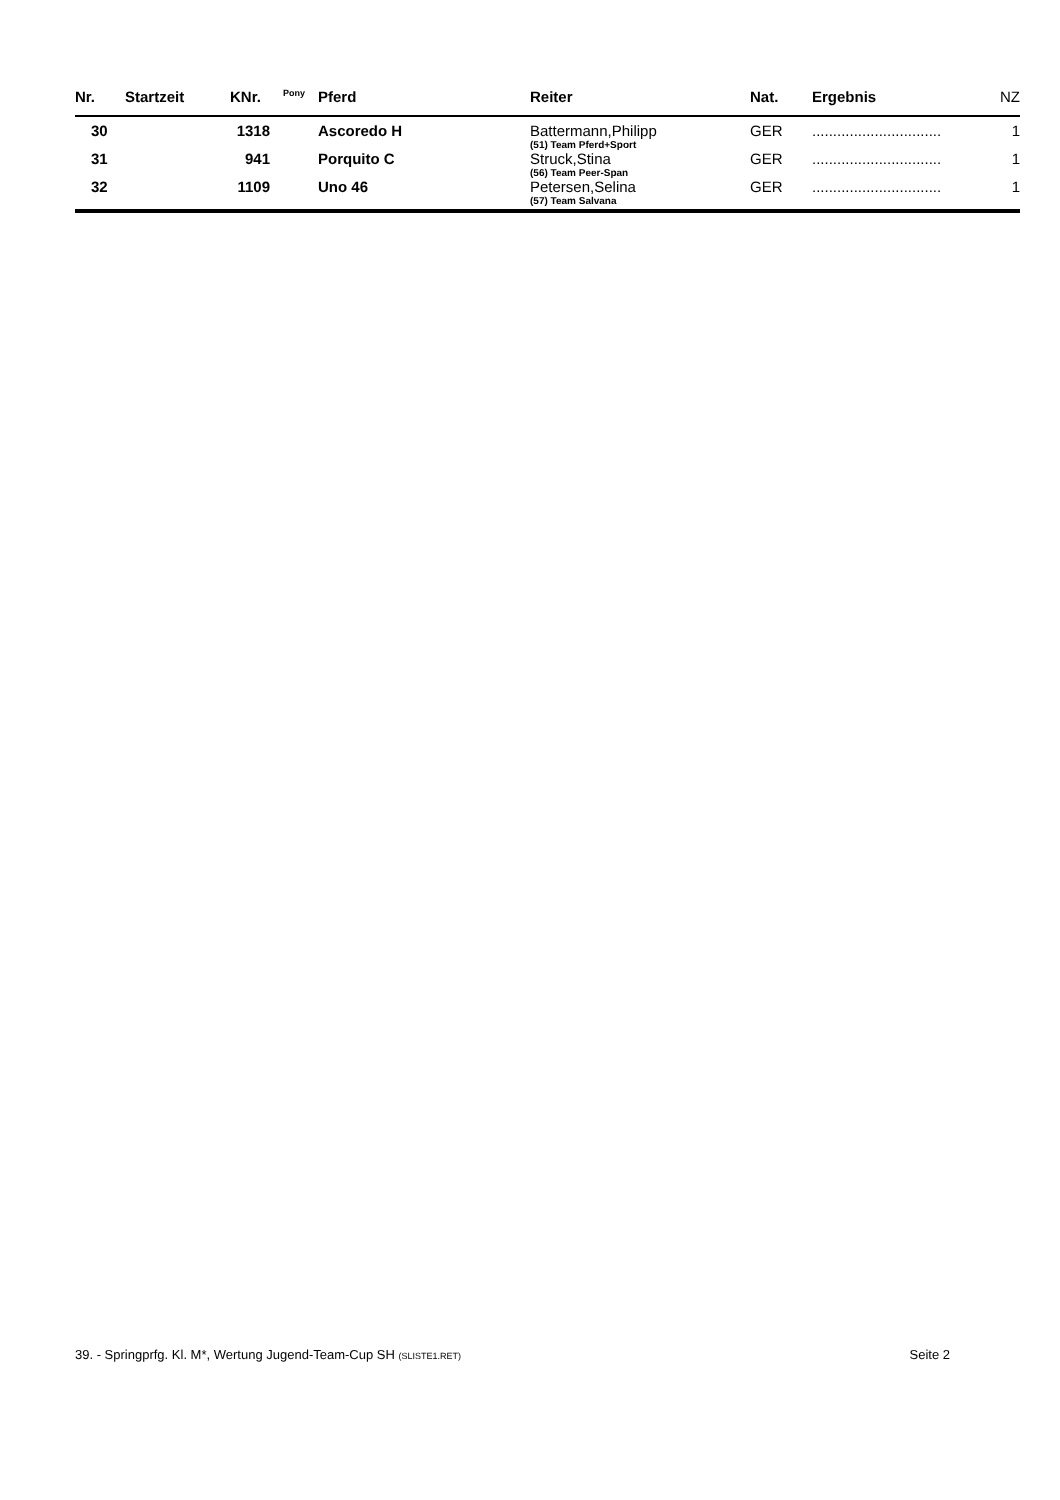| Nr. | Startzeit | KNr. | Pony | Pferd | Reiter | Nat. | Ergebnis | NZ |
| --- | --- | --- | --- | --- | --- | --- | --- | --- |
| 30 | | 1318 | | Ascoredo H | Battermann,Philipp (51) Team Pferd+Sport | GER | ............................... | 1 |
| 31 | | 941 | | Porquito C | Struck,Stina (56) Team Peer-Span | GER | ............................... | 1 |
| 32 | | 1109 | | Uno 46 | Petersen,Selina (57) Team Salvana | GER | ............................... | 1 |
39. - Springprfg. Kl. M*, Wertung Jugend-Team-Cup SH (SLISTE1.RET) Seite 2